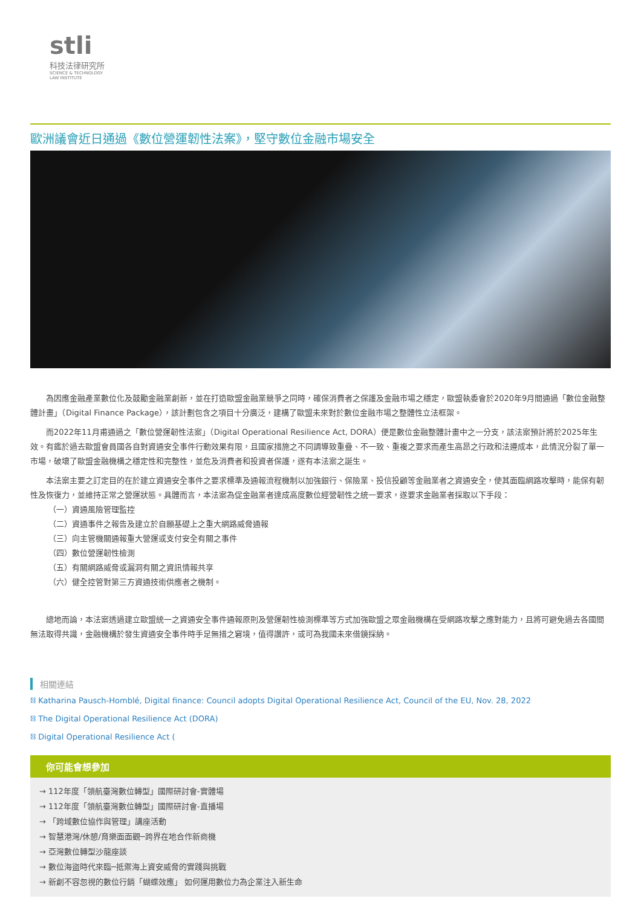stli
科技法律研究所
SCIENCE & TECHNOLOGY
LAW INSTITUTE
歐洲議會近日通過《數位營運韌性法案》，堅守數位金融市場安全
為因應金融產業數位化及鼓勵金融業創新，並在打造歐盟金融業競爭之同時，確保消費者之保護及金融市場之穩定，歐盟執委會於2020年9月間通過「數位金融整體計畫」（Digital Finance Package），該計劃包含之項目十分廣泛，建構了歐盟未來對於數位金融市場之整體性立法框架。
而2022年11月甫通過之「數位營運韌性法案」（Digital Operational Resilience Act, DORA）便是數位金融整體計畫中之一分支，該法案預計將於2025年生效。有鑑於過去歐盟會員國各自對資通安全事件行動效果有限，且國家措施之不同調導致重疊、不一致、重複之要求而產生高昂之行政和法遵成本，此情況分裂了單一市場，破壞了歐盟金融機構之穩定性和完整性，並危及消費者和投資者保護，遂有本法案之誕生。
本法案主要之訂定目的在於建立資通安全事件之要求標準及通報流程機制以加強銀行、保險業、投信投顧等金融業者之資通安全，使其面臨網路攻擊時，能保有韌性及恢復力，並維持正常之營運狀態。具體而言，本法案為促金融業者達成高度數位經營韌性之統一要求，遂要求金融業者採取以下手段：
（一）資通風險管理監控
（二）資通事件之報告及建立於自願基礎上之重大網路威脅通報
（三）向主管機關通報重大營運或支付安全有關之事件
（四）數位營運韌性檢測
（五）有關網路威脅或漏洞有關之資訊情報共享
（六）健全控管對第三方資通技術供應者之機制。
總地而論，本法案透過建立歐盟統一之資通安全事件通報原則及營運韌性檢測標準等方式加強歐盟之眾金融機構在受網路攻擊之應對能力，且將可避免過去各國間無法取得共識，金融機構於發生資通安全事件時手足無措之窘境，值得讚許，或可為我國未來借鏡採納。
相關連結
⛓ Katharina Pausch-Homblé, Digital finance: Council adopts Digital Operational Resilience Act, Council of the EU, Nov. 28, 2022
⛓ The Digital Operational Resilience Act (DORA)
⛓ Digital Operational Resilience Act (
你可能會想參加
→ 112年度「領航臺灣數位轉型」國際研討會-實體場
→ 112年度「領航臺灣數位轉型」國際研討會-直播場
→ 「跨域數位協作與管理」講座活動
→ 智慧港灣/休憩/育樂面面觀─跨界在地合作新商機
→ 亞灣數位轉型沙龍座談
→ 數位海盜時代來臨─抵禦海上資安威脅的實踐與挑戰
→ 新創不容忽視的數位行銷「蝴蝶效應」 如何運用數位力為企業注入新生命